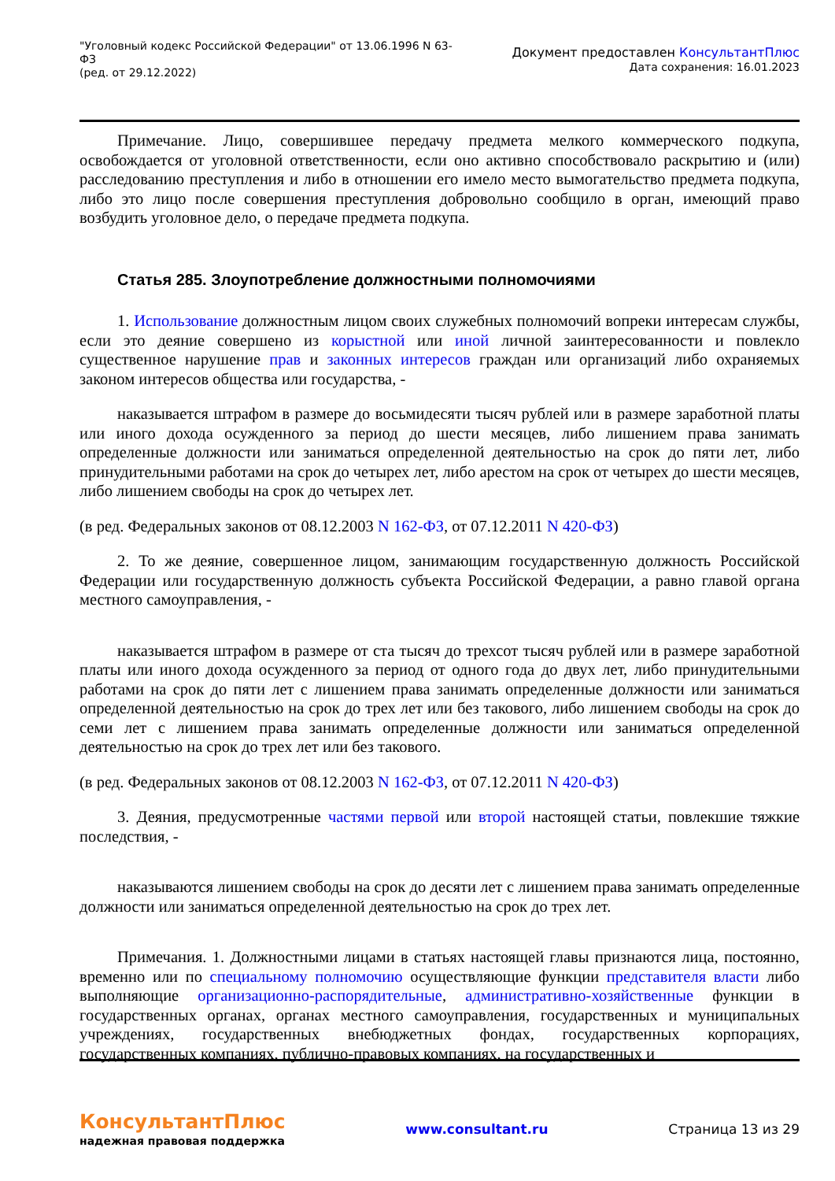"Уголовный кодекс Российской Федерации" от 13.06.1996 N 63-ФЗ
(ред. от 29.12.2022)
Документ предоставлен КонсультантПлюс
Дата сохранения: 16.01.2023
Примечание. Лицо, совершившее передачу предмета мелкого коммерческого подкупа, освобождается от уголовной ответственности, если оно активно способствовало раскрытию и (или) расследованию преступления и либо в отношении его имело место вымогательство предмета подкупа, либо это лицо после совершения преступления добровольно сообщило в орган, имеющий право возбудить уголовное дело, о передаче предмета подкупа.
Статья 285. Злоупотребление должностными полномочиями
1. Использование должностным лицом своих служебных полномочий вопреки интересам службы, если это деяние совершено из корыстной или иной личной заинтересованности и повлекло существенное нарушение прав и законных интересов граждан или организаций либо охраняемых законом интересов общества или государства, -
наказывается штрафом в размере до восьмидесяти тысяч рублей или в размере заработной платы или иного дохода осужденного за период до шести месяцев, либо лишением права занимать определенные должности или заниматься определенной деятельностью на срок до пяти лет, либо принудительными работами на срок до четырех лет, либо арестом на срок от четырех до шести месяцев, либо лишением свободы на срок до четырех лет.
(в ред. Федеральных законов от 08.12.2003 N 162-ФЗ, от 07.12.2011 N 420-ФЗ)
2. То же деяние, совершенное лицом, занимающим государственную должность Российской Федерации или государственную должность субъекта Российской Федерации, а равно главой органа местного самоуправления, -
наказывается штрафом в размере от ста тысяч до трехсот тысяч рублей или в размере заработной платы или иного дохода осужденного за период от одного года до двух лет, либо принудительными работами на срок до пяти лет с лишением права занимать определенные должности или заниматься определенной деятельностью на срок до трех лет или без такового, либо лишением свободы на срок до семи лет с лишением права занимать определенные должности или заниматься определенной деятельностью на срок до трех лет или без такового.
(в ред. Федеральных законов от 08.12.2003 N 162-ФЗ, от 07.12.2011 N 420-ФЗ)
3. Деяния, предусмотренные частями первой или второй настоящей статьи, повлекшие тяжкие последствия, -
наказываются лишением свободы на срок до десяти лет с лишением права занимать определенные должности или заниматься определенной деятельностью на срок до трех лет.
Примечания. 1. Должностными лицами в статьях настоящей главы признаются лица, постоянно, временно или по специальному полномочию осуществляющие функции представителя власти либо выполняющие организационно-распорядительные, административно-хозяйственные функции в государственных органах, органах местного самоуправления, государственных и муниципальных учреждениях, государственных внебюджетных фондах, государственных корпорациях, государственных компаниях, публично-правовых компаниях, на государственных и
КонсультантПлюс
надежная правовая поддержка
www.consultant.ru Страница 13 из 29